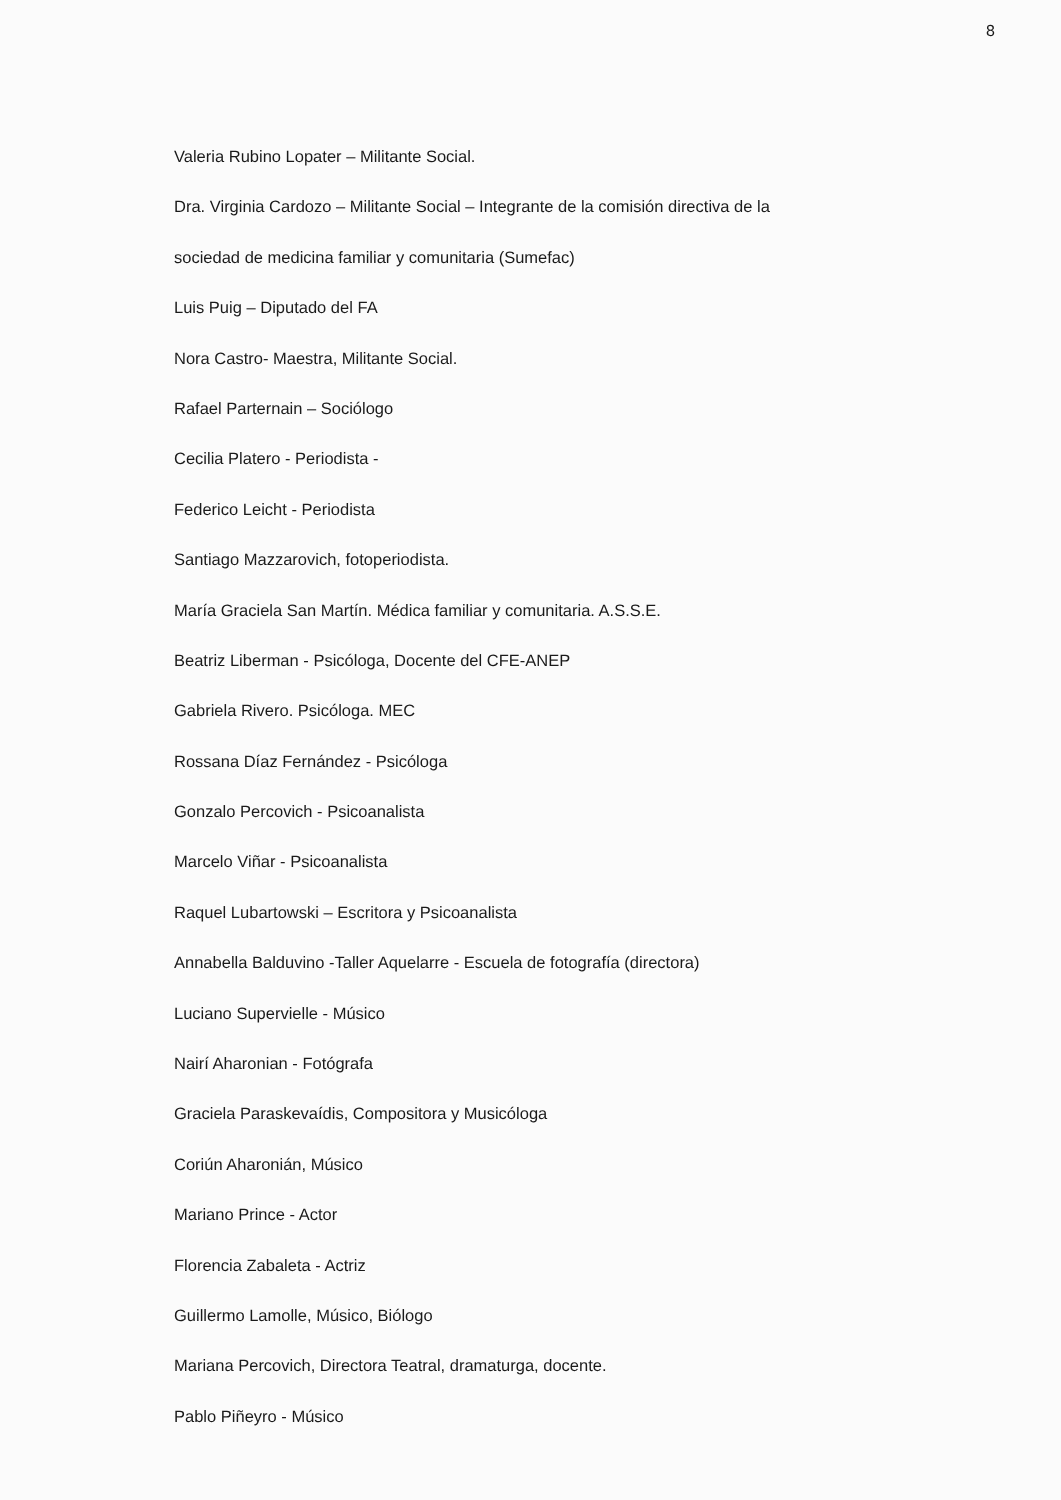8
Valeria Rubino Lopater – Militante Social.
Dra. Virginia Cardozo – Militante Social – Integrante de la comisión directiva de la
sociedad de medicina familiar y comunitaria (Sumefac)
Luis Puig – Diputado del FA
Nora Castro- Maestra, Militante Social.
Rafael Parternain – Sociólogo
Cecilia Platero - Periodista -
Federico Leicht - Periodista
Santiago Mazzarovich, fotoperiodista.
María Graciela San Martín. Médica familiar y comunitaria. A.S.S.E.
Beatriz Liberman - Psicóloga, Docente del CFE-ANEP
Gabriela Rivero. Psicóloga. MEC
Rossana Díaz Fernández - Psicóloga
Gonzalo Percovich - Psicoanalista
Marcelo Viñar - Psicoanalista
Raquel Lubartowski – Escritora y Psicoanalista
Annabella Balduvino -Taller Aquelarre - Escuela de fotografía (directora)
Luciano Supervielle - Músico
Nairí Aharonian - Fotógrafa
Graciela Paraskevaídis, Compositora y Musicóloga
Coriún Aharonián, Músico
Mariano Prince - Actor
Florencia Zabaleta - Actriz
Guillermo Lamolle, Músico, Biólogo
Mariana Percovich, Directora Teatral, dramaturga, docente.
Pablo Piñeyro - Músico